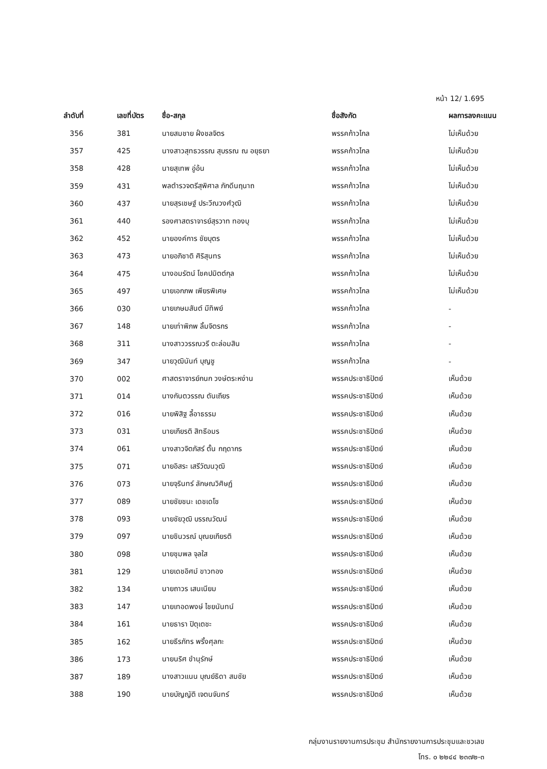หน้า 12/ 1.695
| ลำดับที่ | เลขที่บัตร | ชื่อ-สกุล | ชื่อสังกัด | ผลการลงคะแนน |
| --- | --- | --- | --- | --- |
| 356 | 381 | นายสมชาย ฝั่งชลจิตร | พรรคก้าวไกล | ไม่เห็นด้วย |
| 357 | 425 | นางสาวสุทธวรรณ สุบรรณ ณ อยุธยา | พรรคก้าวไกล | ไม่เห็นด้วย |
| 358 | 428 | นายสุเทพ อู่อ้น | พรรคก้าวไกล | ไม่เห็นด้วย |
| 359 | 431 | พลตำรวจตรีสุพิศาล ภักดีนฤนาถ | พรรคก้าวไกล | ไม่เห็นด้วย |
| 360 | 437 | นายสุรเชษฐ์ ประวีณวงศ์วุฒิ | พรรคก้าวไกล | ไม่เห็นด้วย |
| 361 | 440 | รองศาสตราจารย์สุรวาท ทองบุ | พรรคก้าวไกล | ไม่เห็นด้วย |
| 362 | 452 | นายองค์การ ชัยบุตร | พรรคก้าวไกล | ไม่เห็นด้วย |
| 363 | 473 | นายอภิชาติ ศิริสุนทร | พรรคก้าวไกล | ไม่เห็นด้วย |
| 364 | 475 | นางอมรัตน์ โชคปมิตต์กุล | พรรคก้าวไกล | ไม่เห็นด้วย |
| 365 | 497 | นายเอกภพ เพียรพิเศษ | พรรคก้าวไกล | ไม่เห็นด้วย |
| 366 | 030 | นายเกษมสันต์ มีทิพย์ | พรรคก้าวไกล | - |
| 367 | 148 | นายเท่าพิภพ ลิ้มจิตรกร | พรรคก้าวไกล | - |
| 368 | 311 | นางสาววรรณวรี ตะล่อมสิน | พรรคก้าวไกล | - |
| 369 | 347 | นายวุฒินันท์ บุญชู | พรรคก้าวไกล | - |
| 370 | 002 | ศาสตราจารย์กนก วงษ์ตระหง่าน | พรรคประชาธิปัตย์ | เห็นด้วย |
| 371 | 014 | นางกันตวรรณ ตันเถียร | พรรคประชาธิปัตย์ | เห็นด้วย |
| 372 | 016 | นายพิสิฐ ลี้อาธรรม | พรรคประชาธิปัตย์ | เห็นด้วย |
| 373 | 031 | นายเกียรติ สิทธีอมร | พรรคประชาธิปัตย์ | เห็นด้วย |
| 374 | 061 | นางสาวจิตภัสร์ ตั้น กฤดากร | พรรคประชาธิปัตย์ | เห็นด้วย |
| 375 | 071 | นายอิสระ เสรีวัฒนวุฒิ | พรรคประชาธิปัตย์ | เห็นด้วย |
| 376 | 073 | นายจุรินทร์ ลักษณวิศิษฏ์ | พรรคประชาธิปัตย์ | เห็นด้วย |
| 377 | 089 | นายชัยชนะ เดชเดโช | พรรคประชาธิปัตย์ | เห็นด้วย |
| 378 | 093 | นายชัยวุฒิ บรรณวัฒน์ | พรรคประชาธิปัตย์ | เห็นด้วย |
| 379 | 097 | นายชินวรณ์ บุณยเกียรติ | พรรคประชาธิปัตย์ | เห็นด้วย |
| 380 | 098 | นายชุมพล จุลใส | พรรคประชาธิปัตย์ | เห็นด้วย |
| 381 | 129 | นายเดชอิศม์ ขาวทอง | พรรคประชาธิปัตย์ | เห็นด้วย |
| 382 | 134 | นายถาวร เสนเนียม | พรรคประชาธิปัตย์ | เห็นด้วย |
| 383 | 147 | นายเทอดพงษ์ ไชยนันทน์ | พรรคประชาธิปัตย์ | เห็นด้วย |
| 384 | 161 | นายธารา ปิตุเตชะ | พรรคประชาธิปัตย์ | เห็นด้วย |
| 385 | 162 | นายธีรภัทร พริ้งศุลกะ | พรรคประชาธิปัตย์ | เห็นด้วย |
| 386 | 173 | นายนริศ ขำนุรักษ์ | พรรคประชาธิปัตย์ | เห็นด้วย |
| 387 | 189 | นางสาวแนน บุณย์ธิดา สมชัย | พรรคประชาธิปัตย์ | เห็นด้วย |
| 388 | 190 | นายบัญญัติ เจตนจันทร์ | พรรคประชาธิปัตย์ | เห็นด้วย |
กลุ่มงานรายงานการประชุม สำนักรายงานการประชุมและชวเลข
โทร. ๐ ๒๒๔๔ ๒๓๗๒-๓